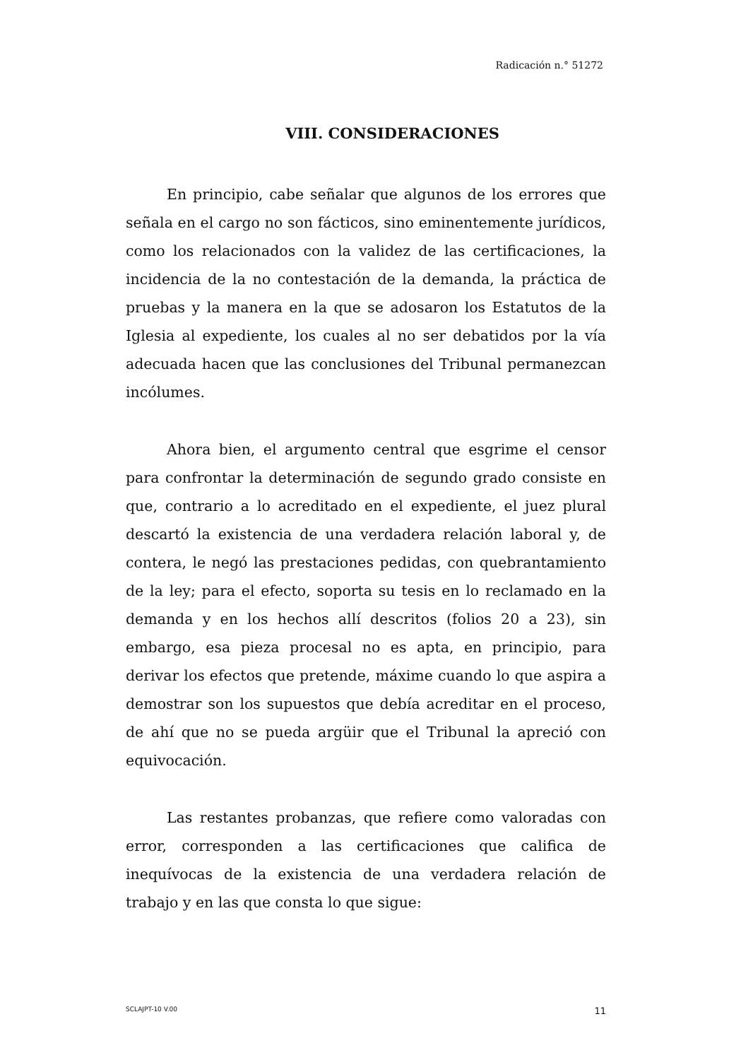Radicación n.° 51272
VIII. CONSIDERACIONES
En principio, cabe señalar que algunos de los errores que señala en el cargo no son fácticos, sino eminentemente jurídicos, como los relacionados con la validez de las certificaciones, la incidencia de la no contestación de la demanda, la práctica de pruebas y la manera en la que se adosaron los Estatutos de la Iglesia al expediente, los cuales al no ser debatidos por la vía adecuada hacen que las conclusiones del Tribunal permanezcan incólumes.
Ahora bien, el argumento central que esgrime el censor para confrontar la determinación de segundo grado consiste en que, contrario a lo acreditado en el expediente, el juez plural descartó la existencia de una verdadera relación laboral y, de contera, le negó las prestaciones pedidas, con quebrantamiento de la ley; para el efecto, soporta su tesis en lo reclamado en la demanda y en los hechos allí descritos (folios 20 a 23), sin embargo, esa pieza procesal no es apta, en principio, para derivar los efectos que pretende, máxime cuando lo que aspira a demostrar son los supuestos que debía acreditar en el proceso, de ahí que no se pueda argüir que el Tribunal la apreció con equivocación.
Las restantes probanzas, que refiere como valoradas con error, corresponden a las certificaciones que califica de inequívocas de la existencia de una verdadera relación de trabajo y en las que consta lo que sigue:
SCLAJPT-10 V.00 11